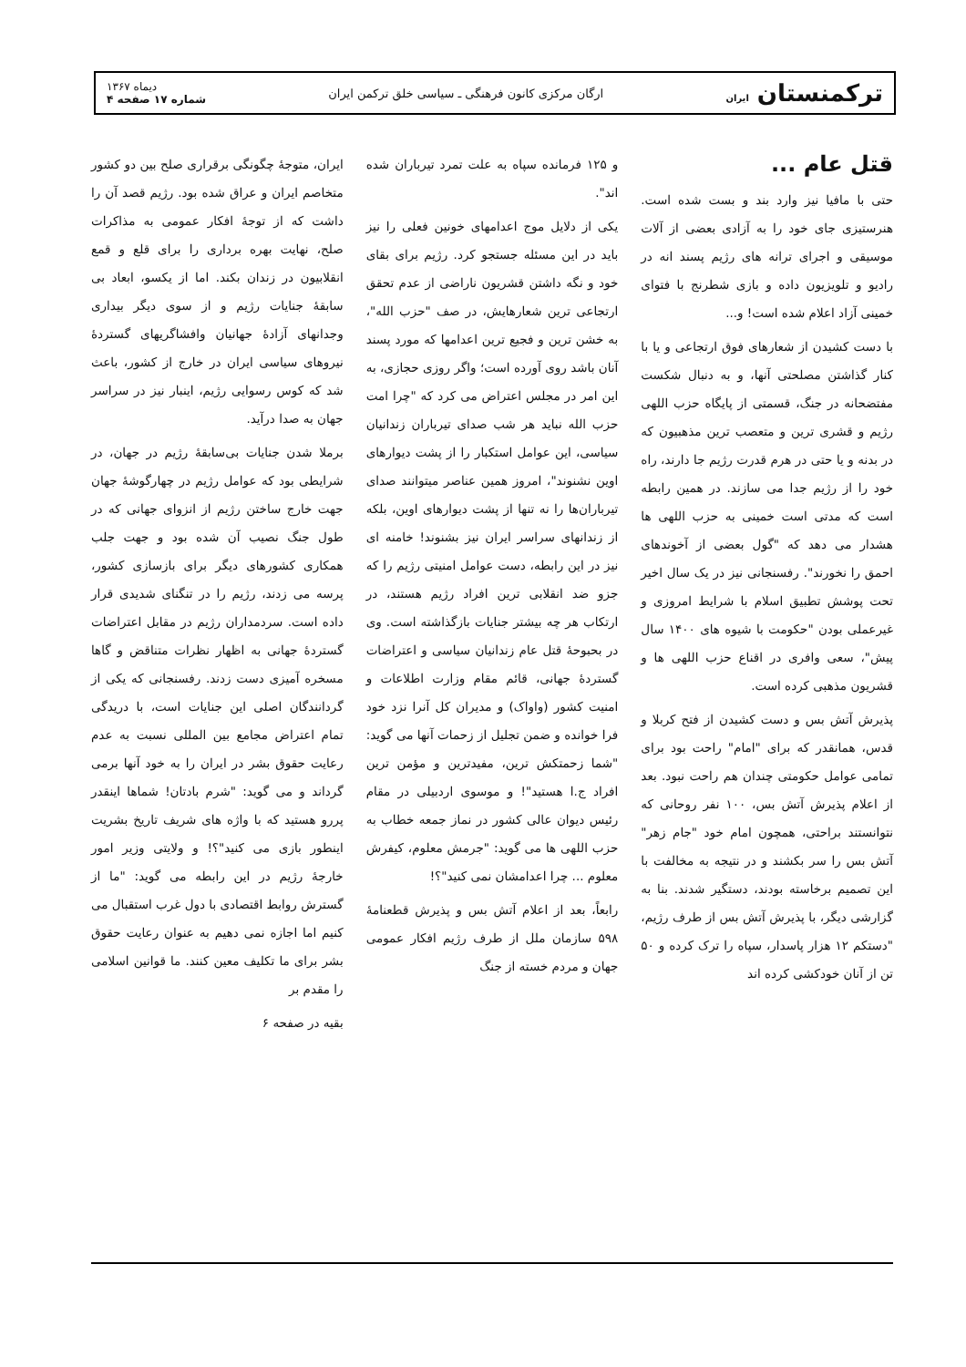ترکمنستان ایران
ارگان مرکزی کانون فرهنگی ـ سیاسی خلق ترکمن ایران
دیماه ۱۳۶۷
شماره ۱۷ صفحه ۴
قتل عام ...
حتی با مافیا نیز وارد بند و بست شده است. هنرستیزی جای خود را به آزادی بعضی از آلات موسیقی و اجرای ترانه های رژیم پسند انه در رادیو و تلویزیون داده و بازی شطرنج با فتوای خمینی آزاد اعلام شده است! و...
با دست کشیدن از شعارهای فوق ارتجاعی و یا با کنار گذاشتن مصلحتی آنها، و به دنبال شکست مفتضحانه در جنگ، قسمتی از پایگاه حزب اللهی رژیم و قشری ترین و متعصب ترین مذهبیون که در بدنه و یا حتی در هرم قدرت رژیم جا دارند، راه خود را از رژیم جدا می سازند. در همین رابطه است که مدتی است خمینی به حزب اللهی ها هشدار می دهد که "گول بعضی از آخوندهای احمق را نخورند". رفسنجانی نیز در یک سال اخیر تحت پوشش تطبیق اسلام با شرایط امروزی و غیرعملی بودن "حکومت با شیوه های ۱۴۰۰ سال پیش"، سعی وافری در اقناع حزب اللهی ها و قشریون مذهبی کرده است.
پذیرش آتش بس و دست کشیدن از فتح کربلا و قدس، همانقدر که برای "امام" راحت بود برای تمامی عوامل حکومتی چندان هم راحت نبود. بعد از اعلام پذیرش آتش بس، ۱۰۰ نفر روحانی که نتوانستند براحتی، همچون امام خود "جام زهر" آتش بس را سر بکشند و در نتیجه به مخالفت با این تصمیم برخاسته بودند، دستگیر شدند. بنا به گزارشی دیگر، با پذیرش آتش بس از طرف رژیم، "دستکم ۱۲ هزار پاسدار، سپاه را ترک کرده و ۵۰ تن از آنان خودکشی کرده اند
و ۱۲۵ فرمانده سپاه به علت تمرد تیرباران شده اند".
یکی از دلایل موج اعدامهای خونین فعلی را نیز باید در این مسئله جستجو کرد. رژیم برای بقای خود و نگه داشتن قشریون ناراضی از عدم تحقق ارتجاعی ترین شعارهایش، در صف "حزب الله"، به خشن ترین و فجیع ترین اعدامها که مورد پسند آنان باشد روی آورده است؛ واگر روزی حجازی، به این امر در مجلس اعتراض می کرد که "چرا امت حزب الله نباید هر شب صدای تیرباران زندانیان سیاسی، این عوامل استکبار را از پشت دیوارهای اوین نشنوند"، امروز همین عناصر میتوانند صدای تیرباران‌ها را نه تنها از پشت دیوارهای اوین، بلکه از زندانهای سراسر ایران نیز بشنوند! خامنه ای نیز در این رابطه، دست عوامل امنیتی رژیم را که جزو ضد انقلابی ترین افراد رژیم هستند، در ارتکاب هر چه بیشتر جنایات بازگذاشته است. وی در بحبوحهٔ قتل عام زندانیان سیاسی و اعتراضات گستردهٔ جهانی، قائم مقام وزارت اطلاعات و امنیت کشور (واواک) و مدیران کل آنرا نزد خود فرا خوانده و ضمن تجلیل از زحمات آنها می گوید: "شما زحمتکش ترین، مفیدترین و مؤمن ترین افراد ج.ا هستید"! و موسوی اردبیلی در مقام رئیس دیوان عالی کشور در نماز جمعه خطاب به حزب اللهی ها می گوید: "جرمش معلوم، کیفرش معلوم ... چرا اعدامشان نمی کنید"؟!
رابعاً، بعد از اعلام آتش بس و پذیرش قطعنامهٔ ۵۹۸ سازمان ملل از طرف رژیم افکار عمومی جهان و مردم خسته از جنگ
ایران، متوجهٔ چگونگی برقراری صلح بین دو کشور متخاصم ایران و عراق شده بود. رژیم قصد آن را داشت که از توجهٔ افکار عمومی به مذاکرات صلح، نهایت بهره برداری را برای قلع و قمع انقلابیون در زندان بکند. اما از یکسو، ابعاد بی سابقهٔ جنایات رژیم و از سوی دیگر بیداری وجدانهای آزادهٔ جهانیان وافشاگریهای گستردهٔ نیروهای سیاسی ایران در خارج از کشور، باعث شد که کوس رسوایی رژیم، اینبار نیز در سراسر جهان به صدا درآید.
برملا شدن جنایات بی‌سابقهٔ رژیم در جهان، در شرایطی بود که عوامل رژیم در چهارگوشهٔ جهان جهت خارج ساختن رژیم از انزوای جهانی که در طول جنگ نصیب آن شده بود و جهت جلب همکاری کشورهای دیگر برای بازسازی کشور، پرسه می زدند، رژیم را در تنگنای شدیدی قرار داده است. سردمداران رژیم در مقابل اعتراضات گستردهٔ جهانی به اظهار نظرات متناقض و گاها مسخره آمیزی دست زدند. رفسنجانی که یکی از گردانندگان اصلی این جنایات است، با دریدگی تمام اعتراض مجامع بین المللی نسبت به عدم رعایت حقوق بشر در ایران را به خود آنها برمی گرداند و می گوید: "شرم بادتان! شماها اینقدر پررو هستید که با واژه های شریف تاریخ بشریت اینطور بازی می کنید"؟! و ولایتی وزیر امور خارجهٔ رژیم در این رابطه می گوید: "ما از گسترش روابط اقتصادی با دول غرب استقبال می کنیم اما اجازه نمی دهیم به عنوان رعایت حقوق بشر برای ما تکلیف معین کنند. ما قوانین اسلامی را مقدم بر
بقیه در صفحه ۶